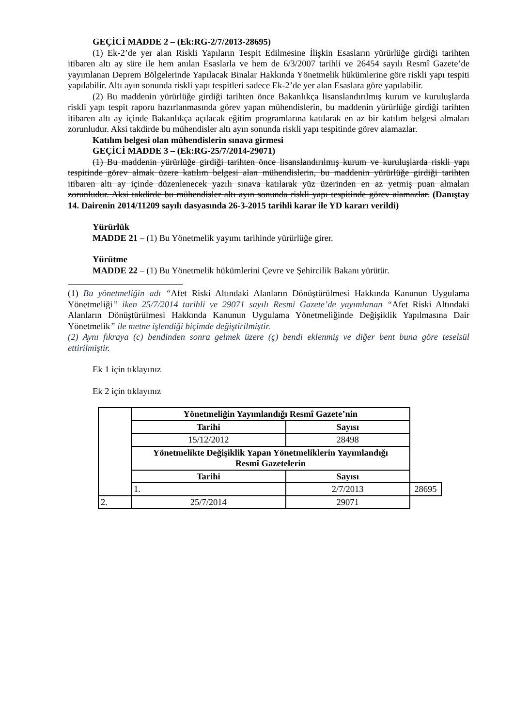GEÇİCİ MADDE 2 – (Ek:RG-2/7/2013-28695)
(1) Ek-2’de yer alan Riskli Yapıların Tespit Edilmesine İlişkin Esasların yürürlüğe girdiği tarihten itibaren altı ay süre ile hem anılan Esaslarla ve hem de 6/3/2007 tarihli ve 26454 sayılı Resmî Gazete’de yayımlanan Deprem Bölgelerinde Yapılacak Binalar Hakkında Yönetmelik hükümlerine göre riskli yapı tespiti yapılabilir. Altı ayın sonunda riskli yapı tespitleri sadece Ek-2’de yer alan Esaslara göre yapılabilir.
(2) Bu maddenin yürürlüğe girdiği tarihten önce Bakanlıkça lisanslandırılmış kurum ve kuruluşlarda riskli yapı tespit raporu hazırlanmasında görev yapan mühendislerin, bu maddenin yürürlüğe girdiği tarihten itibaren altı ay içinde Bakanlıkça açılacak eğitim programlarına katılarak en az bir katılım belgesi almaları zorunludur. Aksi takdirde bu mühendisler altı ayın sonunda riskli yapı tespitinde görev alamazlar.
Katılım belgesi olan mühendislerin sınava girmesi
GEÇİCİ MADDE 3 – (Ek:RG-25/7/2014-29071)
(1) Bu maddenin yürürlüğe girdiği tarihten önce lisanslandırılmış kurum ve kuruluşlarda riskli yapı tespitinde görev almak üzere katılım belgesi alan mühendislerin, bu maddenin yürürlüğe girdiği tarihten itibaren altı ay içinde düzenlenecek yazılı sınava katılarak yüz üzerinden en az yetmiş puan almaları zorunludur. Aksi takdirde bu mühendisler altı ayın sonunda riskli yapı tespitinde görev alamazlar. (Danıştay 14. Dairenin 2014/11209 sayılı dasyasında 26-3-2015 tarihli karar ile YD kararı verildi)
Yürürlük
MADDE 21 – (1) Bu Yönetmelik yayımı tarihinde yürürlüğe girer.
Yürütme
MADDE 22 – (1) Bu Yönetmelik hükümlerini Çevre ve Şehircilik Bakanı yürütür.
(1) Bu yönetmeliğin adı “Afet Riski Altındaki Alanların Dönüştürülmesi Hakkında Kanunun Uygulama Yönetmeliği” iken 25/7/2014 tarihli ve 29071 sayılı Resmi Gazete’de yayımlanan “Afet Riski Altındaki Alanların Dönüştürülmesi Hakkında Kanunun Uygulama Yönetmeliğinde Değişiklik Yapılmasına Dair Yönetmelik” ile metne işlendiği biçimde değiştirilmiştir.
(2) Aynı fıkraya (c) bendinden sonra gelmek üzere (ç) bendi eklenmiş ve diğer bent buna göre teselsül ettirilmiştir.
Ek 1 için tıklayınız
Ek 2 için tıklayınız
| | Yönetmeliğin Yayımlandığı Resmî Gazete’nin | | |
| | Tarihi | Sayısı | |
| | 15/12/2012 | 28498 | |
| | Yönetmelikte Değişiklik Yapan Yönetmeliklerin Yayımlandığı Resmî Gazetelerin | | |
| | Tarihi | Sayısı | |
| | 1. | 2/7/2013 | 28695 |
| 2. | 25/7/2014 | 29071 | |